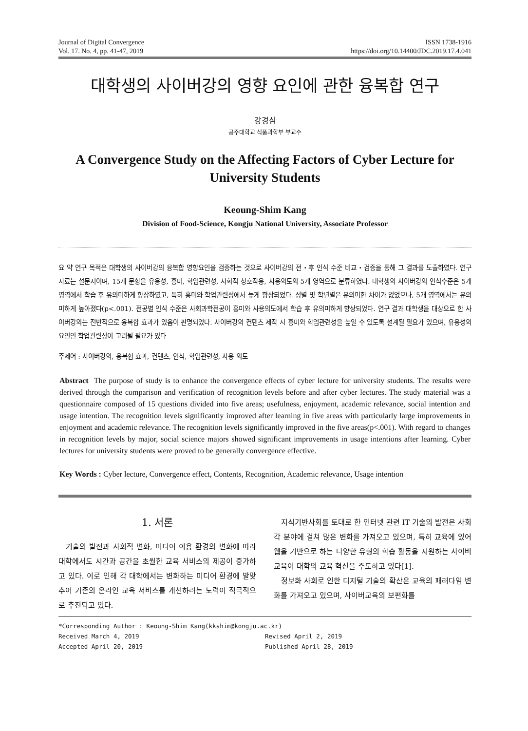Journal of Digital Convergence
Vol. 17. No. 4, pp. 41-47, 2019
ISSN 1738-1916
https://doi.org/10.14400/JDC.2019.17.4.041
대학생의 사이버강의 영향 요인에 관한 융복합 연구
강경심
공주대학교 식품과학부 부교수
A Convergence Study on the Affecting Factors of Cyber Lecture for University Students
Keoung-Shim Kang
Division of Food-Science, Kongju National University, Associate Professor
요 약 연구 목적은 대학생의 사이버강의 융복합 영향요인을 검증하는 것으로 사이버강의 전・후 인식 수준 비교・검증을 통해 그 결과를 도출하였다. 연구 자료는 설문지이며, 15개 문항을 유용성, 흥미, 학업관련성, 사회적 상호작용, 사용의도의 5개 영역으로 분류하였다. 대학생의 사이버강의 인식수준은 5개 영역에서 학습 후 유의미하게 향상하였고, 특히 흥미와 학업관련성에서 높게 향상되었다. 성별 및 학년별은 유의미한 차이가 없었으나, 5개 영역에서는 유의미하게 높아졌다(p<.001). 전공별 인식 수준은 사회과학전공이 흥미와 사용의도에서 학습 후 유의미하게 향상되었다. 연구 결과 대학생을 대상으로 한 사이버강의는 전반적으로 융복합 효과가 있음이 판명되었다. 사이버강의 컨텐츠 제작 시 흥미와 학업관련성을 높일 수 있도록 설계될 필요가 있으며, 유용성의 요인인 학업관련성이 고려될 필요가 있다
주제어 : 사이버강의, 융복합 효과, 컨텐츠, 인식, 학업관련성, 사용 의도
Abstract The purpose of study is to enhance the convergence effects of cyber lecture for university students. The results were derived through the comparison and verification of recognition levels before and after cyber lectures. The study material was a questionnaire composed of 15 questions divided into five areas; usefulness, enjoyment, academic relevance, social intention and usage intention. The recognition levels significantly improved after learning in five areas with particularly large improvements in enjoyment and academic relevance. The recognition levels significantly improved in the five areas(p<.001). With regard to changes in recognition levels by major, social science majors showed significant improvements in usage intentions after learning. Cyber lectures for university students were proved to be generally convergence effective.
Key Words : Cyber lecture, Convergence effect, Contents, Recognition, Academic relevance, Usage intention
1. 서론
기술의 발전과 사회적 변화, 미디어 이용 환경의 변화에 따라 대학에서도 시간과 공간을 초월한 교육 서비스의 제공이 증가하고 있다. 이로 인해 각 대학에서는 변화하는 미디어 환경에 발맞추어 기존의 온라인 교육 서비스를 개선하려는 노력이 적극적으로 추진되고 있다.
지식기반사회를 토대로 한 인터넷 관련 IT 기술의 발전은 사회 각 분야에 걸쳐 많은 변화를 가져오고 있으며, 특히 교육에 있어 웹을 기반으로 하는 다양한 유형의 학습 활동을 지원하는 사이버교육이 대학의 교육 혁신을 주도하고 있다[1].
정보화 사회로 인한 디지털 기술의 확산은 교육의 패러다임 변화를 가져오고 있으며, 사이버교육의 보편화를
*Corresponding Author : Keoung-Shim Kang(kkshim@kongju.ac.kr)
Received March 4, 2019 Revised April 2, 2019
Accepted April 20, 2019 Published April 28, 2019